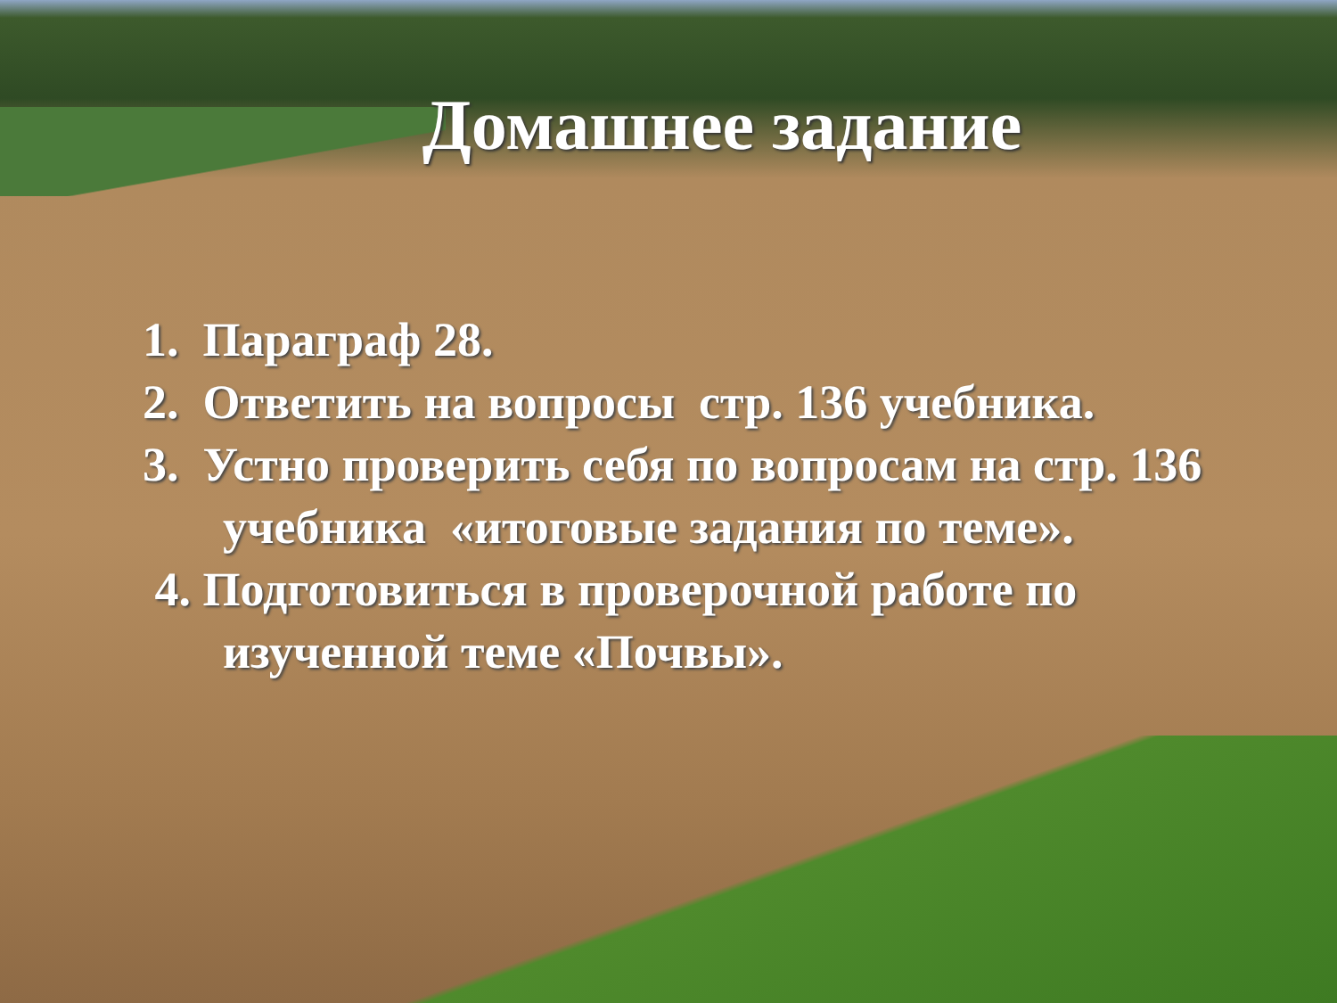Домашнее задание
1. Параграф 28.
2. Ответить на вопросы стр. 136 учебника.
3. Устно проверить себя по вопросам на стр. 136
учебника «итоговые задания по теме».
4. Подготовиться в проверочной работе по
изученной теме «Почвы».